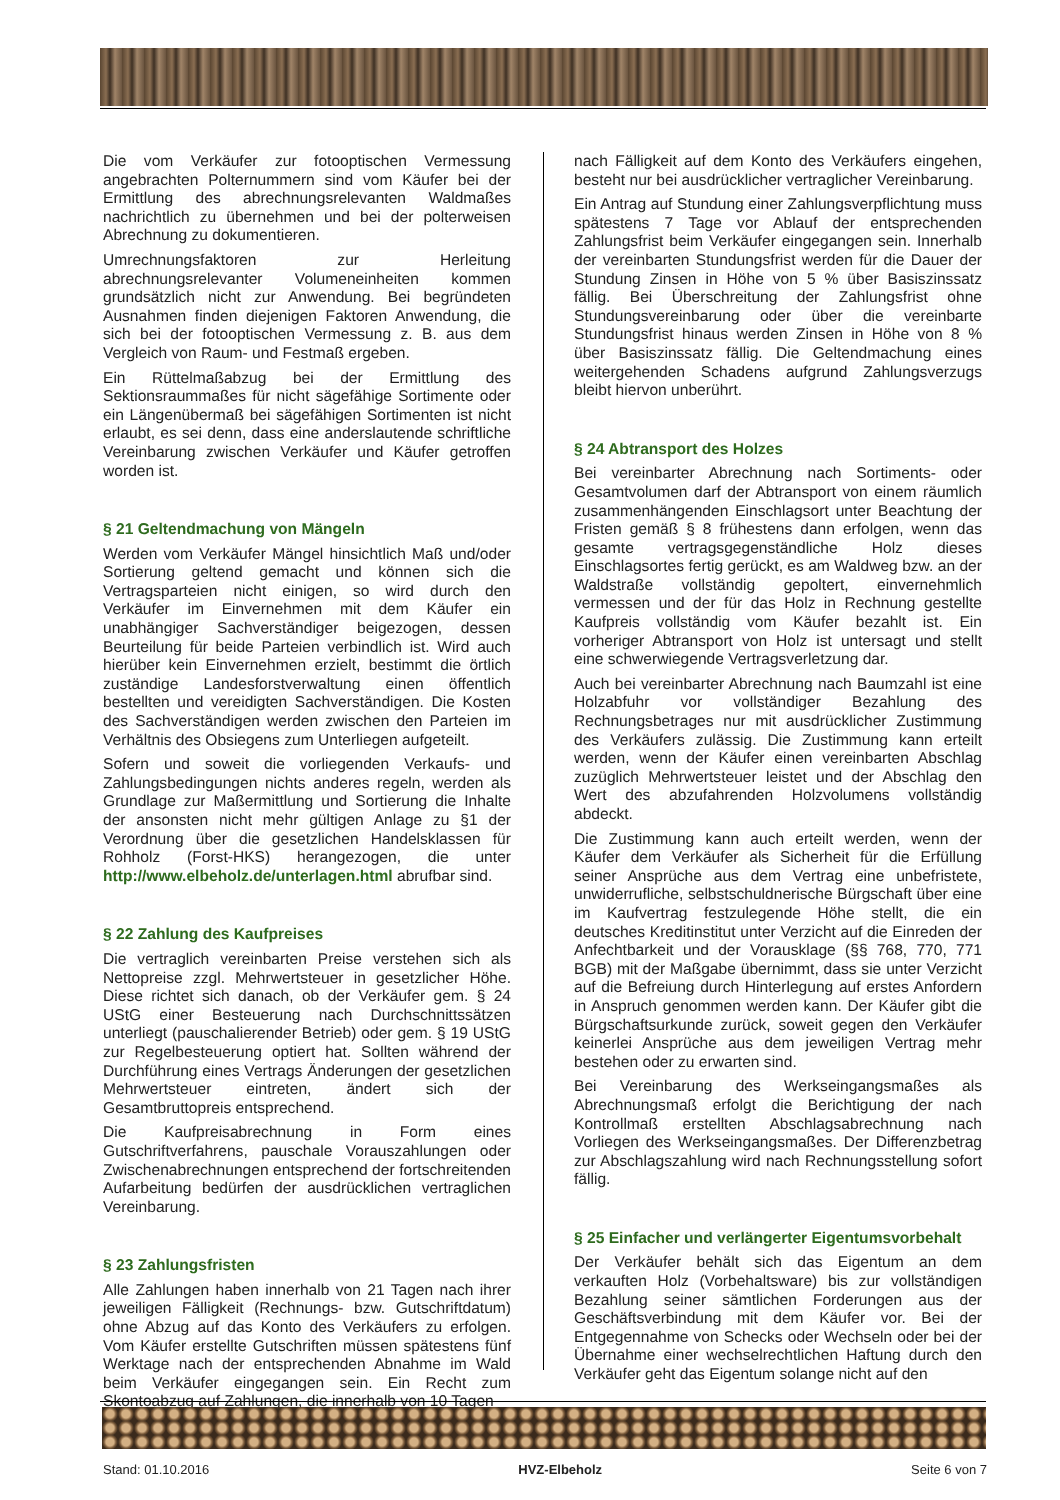Die vom Verkäufer zur fotooptischen Vermessung angebrachten Polternummern sind vom Käufer bei der Ermittlung des abrechnungsrelevanten Waldmaßes nachrichtlich zu übernehmen und bei der polterweisen Abrechnung zu dokumentieren.
Umrechnungsfaktoren zur Herleitung abrechnungsrelevanter Volumeneinheiten kommen grundsätzlich nicht zur Anwendung. Bei begründeten Ausnahmen finden diejenigen Faktoren Anwendung, die sich bei der fotooptischen Vermessung z. B. aus dem Vergleich von Raum- und Festmaß ergeben.
Ein Rüttelmaßabzug bei der Ermittlung des Sektionsraummaßes für nicht sägefähige Sortimente oder ein Längenübermaß bei sägefähigen Sortimenten ist nicht erlaubt, es sei denn, dass eine anderslautende schriftliche Vereinbarung zwischen Verkäufer und Käufer getroffen worden ist.
§ 21 Geltendmachung von Mängeln
Werden vom Verkäufer Mängel hinsichtlich Maß und/oder Sortierung geltend gemacht und können sich die Vertragsparteien nicht einigen, so wird durch den Verkäufer im Einvernehmen mit dem Käufer ein unabhängiger Sachverständiger beigezogen, dessen Beurteilung für beide Parteien verbindlich ist. Wird auch hierüber kein Einvernehmen erzielt, bestimmt die örtlich zuständige Landesforstverwaltung einen öffentlich bestellten und vereidigten Sachverständigen. Die Kosten des Sachverständigen werden zwischen den Parteien im Verhältnis des Obsiegens zum Unterliegen aufgeteilt.
Sofern und soweit die vorliegenden Verkaufs- und Zahlungsbedingungen nichts anderes regeln, werden als Grundlage zur Maßermittlung und Sortierung die Inhalte der ansonsten nicht mehr gültigen Anlage zu §1 der Verordnung über die gesetzlichen Handelsklassen für Rohholz (Forst-HKS) herangezogen, die unter http://www.elbeholz.de/unterlagen.html abrufbar sind.
§ 22 Zahlung des Kaufpreises
Die vertraglich vereinbarten Preise verstehen sich als Nettopreise zzgl. Mehrwertsteuer in gesetzlicher Höhe. Diese richtet sich danach, ob der Verkäufer gem. § 24 UStG einer Besteuerung nach Durchschnittssätzen unterliegt (pauschalierender Betrieb) oder gem. § 19 UStG zur Regelbesteuerung optiert hat. Sollten während der Durchführung eines Vertrags Änderungen der gesetzlichen Mehrwertsteuer eintreten, ändert sich der Gesamtbruttopreis entsprechend.
Die Kaufpreisabrechnung in Form eines Gutschriftverfahrens, pauschale Vorauszahlungen oder Zwischenabrechnungen entsprechend der fortschreitenden Aufarbeitung bedürfen der ausdrücklichen vertraglichen Vereinbarung.
§ 23 Zahlungsfristen
Alle Zahlungen haben innerhalb von 21 Tagen nach ihrer jeweiligen Fälligkeit (Rechnungs- bzw. Gutschriftdatum) ohne Abzug auf das Konto des Verkäufers zu erfolgen. Vom Käufer erstellte Gutschriften müssen spätestens fünf Werktage nach der entsprechenden Abnahme im Wald beim Verkäufer eingegangen sein. Ein Recht zum Skontoabzug auf Zahlungen, die innerhalb von 10 Tagen
nach Fälligkeit auf dem Konto des Verkäufers eingehen, besteht nur bei ausdrücklicher vertraglicher Vereinbarung.
Ein Antrag auf Stundung einer Zahlungsverpflichtung muss spätestens 7 Tage vor Ablauf der entsprechenden Zahlungsfrist beim Verkäufer eingegangen sein. Innerhalb der vereinbarten Stundungsfrist werden für die Dauer der Stundung Zinsen in Höhe von 5 % über Basiszinssatz fällig. Bei Überschreitung der Zahlungsfrist ohne Stundungsvereinbarung oder über die vereinbarte Stundungsfrist hinaus werden Zinsen in Höhe von 8 % über Basiszinssatz fällig. Die Geltendmachung eines weitergehenden Schadens aufgrund Zahlungsverzugs bleibt hiervon unberührt.
§ 24 Abtransport des Holzes
Bei vereinbarter Abrechnung nach Sortiments- oder Gesamtvolumen darf der Abtransport von einem räumlich zusammenhängenden Einschlagsort unter Beachtung der Fristen gemäß § 8 frühestens dann erfolgen, wenn das gesamte vertragsgegenständliche Holz dieses Einschlagsortes fertig gerückt, es am Waldweg bzw. an der Waldstraße vollständig gepoltert, einvernehmlich vermessen und der für das Holz in Rechnung gestellte Kaufpreis vollständig vom Käufer bezahlt ist. Ein vorheriger Abtransport von Holz ist untersagt und stellt eine schwerwiegende Vertragsverletzung dar.
Auch bei vereinbarter Abrechnung nach Baumzahl ist eine Holzabfuhr vor vollständiger Bezahlung des Rechnungsbetrages nur mit ausdrücklicher Zustimmung des Verkäufers zulässig. Die Zustimmung kann erteilt werden, wenn der Käufer einen vereinbarten Abschlag zuzüglich Mehrwertsteuer leistet und der Abschlag den Wert des abzufahrenden Holzvolumens vollständig abdeckt.
Die Zustimmung kann auch erteilt werden, wenn der Käufer dem Verkäufer als Sicherheit für die Erfüllung seiner Ansprüche aus dem Vertrag eine unbefristete, unwiderrufliche, selbstschuldnerische Bürgschaft über eine im Kaufvertrag festzulegende Höhe stellt, die ein deutsches Kreditinstitut unter Verzicht auf die Einreden der Anfechtbarkeit und der Vorausklage (§§ 768, 770, 771 BGB) mit der Maßgabe übernimmt, dass sie unter Verzicht auf die Befreiung durch Hinterlegung auf erstes Anfordern in Anspruch genommen werden kann. Der Käufer gibt die Bürgschaftsurkunde zurück, soweit gegen den Verkäufer keinerlei Ansprüche aus dem jeweiligen Vertrag mehr bestehen oder zu erwarten sind.
Bei Vereinbarung des Werkseingangsmaßes als Abrechnungsmaß erfolgt die Berichtigung der nach Kontrollmaß erstellten Abschlagsabrechnung nach Vorliegen des Werkseingangsmaßes. Der Differenzbetrag zur Abschlagszahlung wird nach Rechnungsstellung sofort fällig.
§ 25 Einfacher und verlängerter Eigentumsvorbehalt
Der Verkäufer behält sich das Eigentum an dem verkauften Holz (Vorbehaltsware) bis zur vollständigen Bezahlung seiner sämtlichen Forderungen aus der Geschäftsverbindung mit dem Käufer vor. Bei der Entgegennahme von Schecks oder Wechseln oder bei der Übernahme einer wechselrechtlichen Haftung durch den Verkäufer geht das Eigentum solange nicht auf den
Stand: 01.10.2016 HVZ-Elbeholz Seite 6 von 7